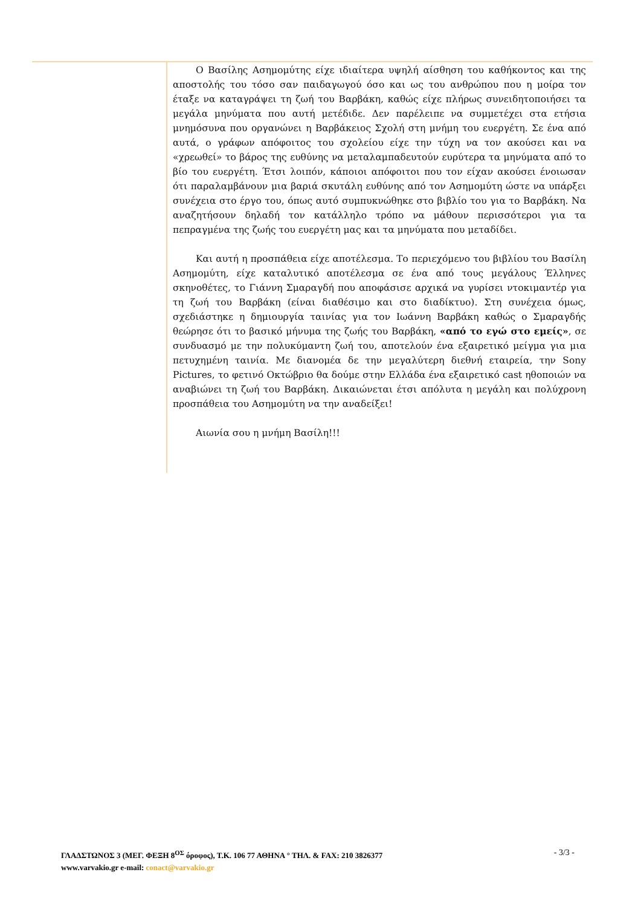Ο Βασίλης Ασημομύτης είχε ιδιαίτερα υψηλή αίσθηση του καθήκοντος και της αποστολής του τόσο σαν παιδαγωγού όσο και ως του ανθρώπου που η μοίρα τον έταξε να καταγράψει τη ζωή του Βαρβάκη, καθώς είχε πλήρως συνειδητοποιήσει τα μεγάλα μηνύματα που αυτή μετέδιδε. Δεν παρέλειπε να συμμετέχει στα ετήσια μνημόσυνα που οργανώνει η Βαρβάκειος Σχολή στη μνήμη του ευεργέτη. Σε ένα από αυτά, ο γράφων απόφοιτος του σχολείου είχε την τύχη να τον ακούσει και να «χρεωθεί» το βάρος της ευθύνης να μεταλαμπαδευτούν ευρύτερα τα μηνύματα από το βίο του ευεργέτη. Έτσι λοιπόν, κάποιοι απόφοιτοι που τον είχαν ακούσει ένοιωσαν ότι παραλαμβάνουν μια βαριά σκυτάλη ευθύνης από τον Ασημομύτη ώστε να υπάρξει συνέχεια στο έργο του, όπως αυτό συμπυκνώθηκε στο βιβλίο του για το Βαρβάκη. Να αναζητήσουν δηλαδή τον κατάλληλο τρόπο να μάθουν περισσότεροι για τα πεπραγμένα της ζωής του ευεργέτη μας και τα μηνύματα που μεταδίδει.
Και αυτή η προσπάθεια είχε αποτέλεσμα. Το περιεχόμενο του βιβλίου του Βασίλη Ασημομύτη, είχε καταλυτικό αποτέλεσμα σε ένα από τους μεγάλους Έλληνες σκηνοθέτες, το Γιάννη Σμαραγδή που αποφάσισε αρχικά να γυρίσει ντοκιμαντέρ για τη ζωή του Βαρβάκη (είναι διαθέσιμο και στο διαδίκτυο). Στη συνέχεια όμως, σχεδιάστηκε η δημιουργία ταινίας για τον Ιωάννη Βαρβάκη καθώς ο Σμαραγδής θεώρησε ότι το βασικό μήνυμα της ζωής του Βαρβάκη, «από το εγώ στο εμείς», σε συνδυασμό με την πολυκύμαντη ζωή του, αποτελούν ένα εξαιρετικό μείγμα για μια πετυχημένη ταινία. Με διανομέα δε την μεγαλύτερη διεθνή εταιρεία, την Sony Pictures, το φετινό Οκτώβριο θα δούμε στην Ελλάδα ένα εξαιρετικό cast ηθοποιών να αναβιώνει τη ζωή του Βαρβάκη. Δικαιώνεται έτσι απόλυτα η μεγάλη και πολύχρονη προσπάθεια του Ασημομύτη να την αναδείξει!
Αιωνία σου η μνήμη Βασίλη!!!
ΓΛΑΔΣΤΩΝΟΣ 3 (ΜΕΓ. ΦΕΞΗ 8<sup>ΟΣ</sup> όροφος), Τ.Κ. 106 77 ΑΘΗΝΑ ° ΤΗΛ. & FAX: 210 3826377
www.varvakio.gr e-mail: conact@varvakio.gr
- 3/3 -